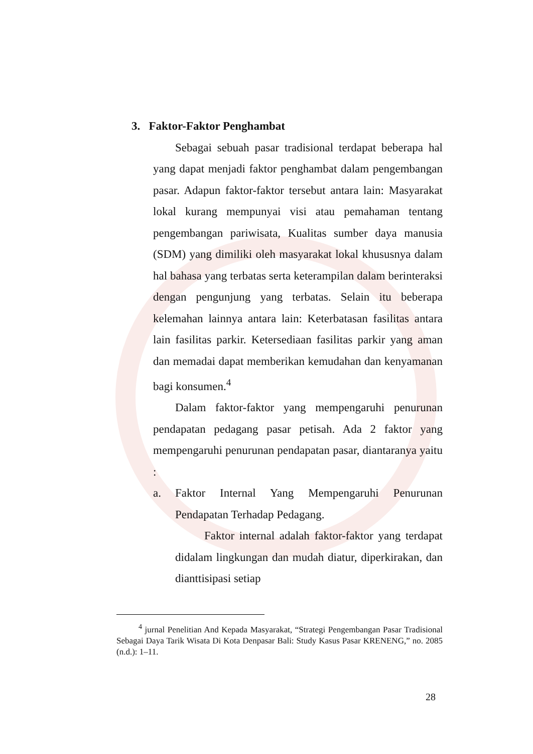3. Faktor-Faktor Penghambat
Sebagai sebuah pasar tradisional terdapat beberapa hal yang dapat menjadi faktor penghambat dalam pengembangan pasar. Adapun faktor-faktor tersebut antara lain: Masyarakat lokal kurang mempunyai visi atau pemahaman tentang pengembangan pariwisata, Kualitas sumber daya manusia (SDM) yang dimiliki oleh masyarakat lokal khususnya dalam hal bahasa yang terbatas serta keterampilan dalam berinteraksi dengan pengunjung yang terbatas. Selain itu beberapa kelemahan lainnya antara lain: Keterbatasan fasilitas antara lain fasilitas parkir. Ketersediaan fasilitas parkir yang aman dan memadai dapat memberikan kemudahan dan kenyamanan bagi konsumen.<sup>4</sup>
Dalam faktor-faktor yang mempengaruhi penurunan pendapatan pedagang pasar petisah. Ada 2 faktor yang mempengaruhi penurunan pendapatan pasar, diantaranya yaitu :
a. Faktor Internal Yang Mempengaruhi Penurunan Pendapatan Terhadap Pedagang.
Faktor internal adalah faktor-faktor yang terdapat didalam lingkungan dan mudah diatur, diperkirakan, dan dianttisipasi setiap
<sup>4</sup> jurnal Penelitian And Kepada Masyarakat, “Strategi Pengembangan Pasar Tradisional Sebagai Daya Tarik Wisata Di Kota Denpasar Bali: Study Kasus Pasar KRENENG,” no. 2085 (n.d.): 1–11.
28